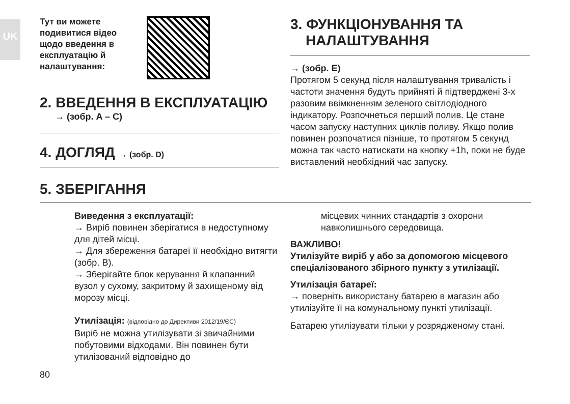UK
Тут ви можете подивитися відео щодо введення в експлуатацію й налаштування:
2. ВВЕДЕННЯ В ЕКСПЛУАТАЦІЮ
→ (зобр. A – C)
4. ДОГЛЯД → (зобр. D)
3. ФУНКЦІОНУВАННЯ ТА НАЛАШТУВАННЯ
→ (зобр. E)
Протягом 5 секунд після налаштування тривалість і частоти значення будуть прийняті й підтверджені 3-х разовим ввімкненням зеленого світлодіодного індикатору. Розпочнеться перший полив. Це стане часом запуску наступних циклів поливу. Якщо полив повинен розпочатися пізніше, то протягом 5 секунд можна так часто натискати на кнопку +1h, поки не буде виставлений необхідний час запуску.
5. ЗБЕРІГАННЯ
Виведення з експлуатації:
→ Виріб повинен зберігатися в недоступному для дітей місці.
→ Для збереження батареї її необхідно витягти (зобр. B).
→ Зберігайте блок керування й клапанний вузол у сухому, закритому й захищеному від морозу місці.
Утилізація: (відповідно до Директиви 2012/19/ЄС)
Виріб не можна утилізувати зі звичайними побутовими відходами. Він повинен бути утилізований відповідно до
80
місцевих чинних стандартів з охорони навколишнього середовища.
ВАЖЛИВО!
Утилізуйте виріб у або за допомогою місцевого спеціалізованого збірного пункту з утилізації.
Утилізація батареї:
→ поверніть використану батарею в магазин або утилізуйте її на комунальному пункті утилізації.
Батарею утилізувати тільки у розрядженому стані.